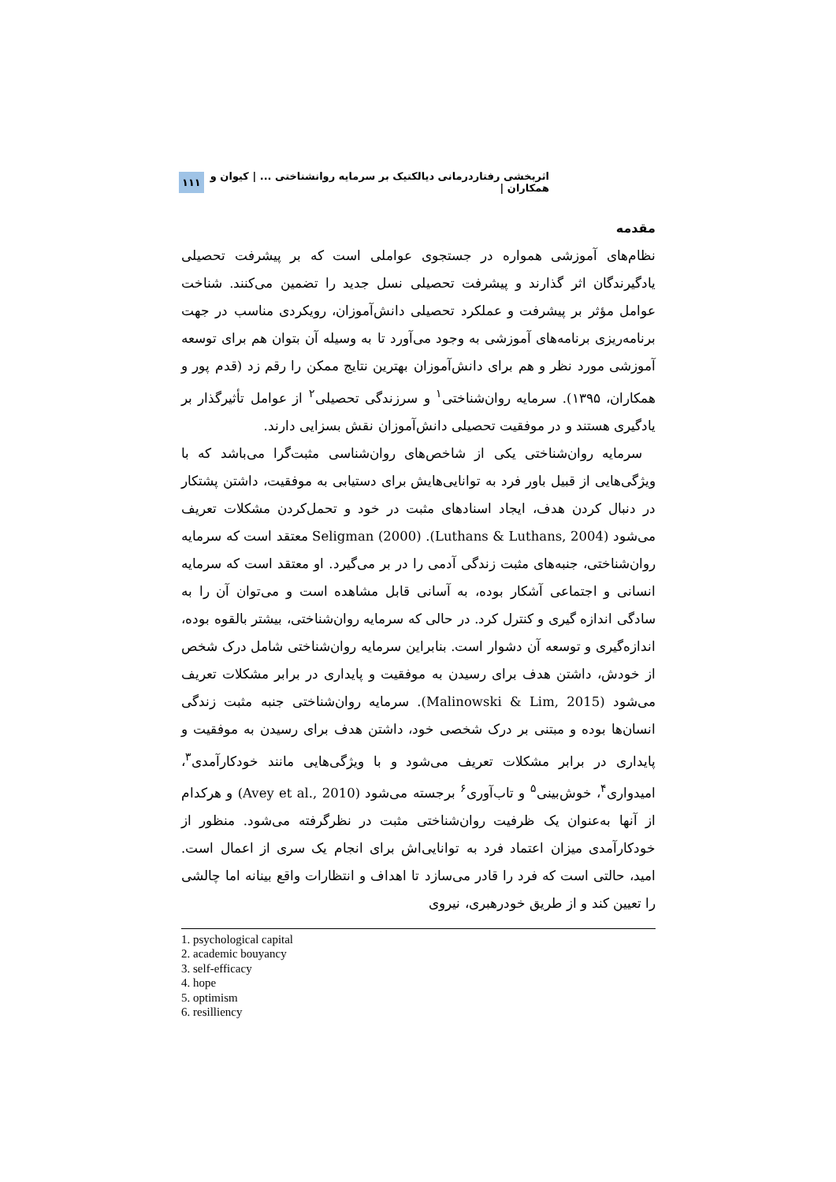اثربخشی رفتاردرمانی دیالکتیک بر سرمایه روانشناختی ... | کیوان و همکاران | ۱۱۱
مقدمه
نظام‌های آموزشی همواره در جستجوی عواملی است که بر پیشرفت تحصیلی یادگیرندگان اثر گذارند و پیشرفت تحصیلی نسل جدید را تضمین می‌کنند. شناخت عوامل مؤثر بر پیشرفت و عملکرد تحصیلی دانش‌آموزان، رویکردی مناسب در جهت برنامه‌ریزی برنامه‌های آموزشی به وجود می‌آورد تا به وسیله آن بتوان هم برای توسعه آموزشی مورد نظر و هم برای دانش‌آموزان بهترین نتایج ممکن را رقم زد (قدم پور و همکاران، ۱۳۹۵). سرمایه روان‌شناختی<sup>۱</sup> و سرزندگی تحصیلی<sup>۲</sup> از عوامل تأثیرگذار بر یادگیری هستند و در موفقیت تحصیلی دانش‌آموزان نقش بسزایی دارند.
 سرمایه روان‌شناختی یکی از شاخص‌های روان‌شناسی مثبت‌گرا می‌باشد که با ویژگی‌هایی از قبیل باور فرد به توانایی‌هایش برای دستیابی به موفقیت، داشتن پشتکار در دنبال کردن هدف، ایجاد اسنادهای مثبت در خود و تحمل‌کردن مشکلات تعریف می‌شود (Luthans & Luthans, 2004). Seligman (2000) معتقد است که سرمایه روان‌شناختی، جنبه‌های مثبت زندگی آدمی را در بر می‌گیرد. او معتقد است که سرمایه انسانی و اجتماعی آشکار بوده، به آسانی قابل مشاهده است و می‌توان آن را به سادگی اندازه گیری و کنترل کرد. در حالی که سرمایه روان‌شناختی، بیشتر بالقوه بوده، اندازه‌گیری و توسعه آن دشوار است. بنابراین سرمایه روان‌شناختی شامل درک شخص از خودش، داشتن هدف برای رسیدن به موفقیت و پایداری در برابر مشکلات تعریف می‌شود (Malinowski & Lim, 2015). سرمایه روان‌شناختی جنبه مثبت زندگی انسان‌ها بوده و مبتنی بر درک شخصی خود، داشتن هدف برای رسیدن به موفقیت و پایداری در برابر مشکلات تعریف می‌شود و با ویژگی‌هایی مانند خودکارآمدی<sup>۳</sup>، امیدواری<sup>۴</sup>، خوش‌بینی<sup>۵</sup> و تاب‌آوری<sup>۶</sup> برجسته می‌شود (Avey et al., 2010) و هرکدام از آنها به‌عنوان یک ظرفیت روان‌شناختی مثبت در نظرگرفته می‌شود. منظور از خودکارآمدی میزان اعتماد فرد به توانایی‌اش برای انجام یک سری از اعمال است. امید، حالتی است که فرد را قادر می‌سازد تا اهداف و انتظارات واقع بینانه اما چالشی را تعیین کند و از طریق خودرهبری، نیروی
1. psychological capital
2. academic bouyancy
3. self-efficacy
4. hope
5. optimism
6. resilliency